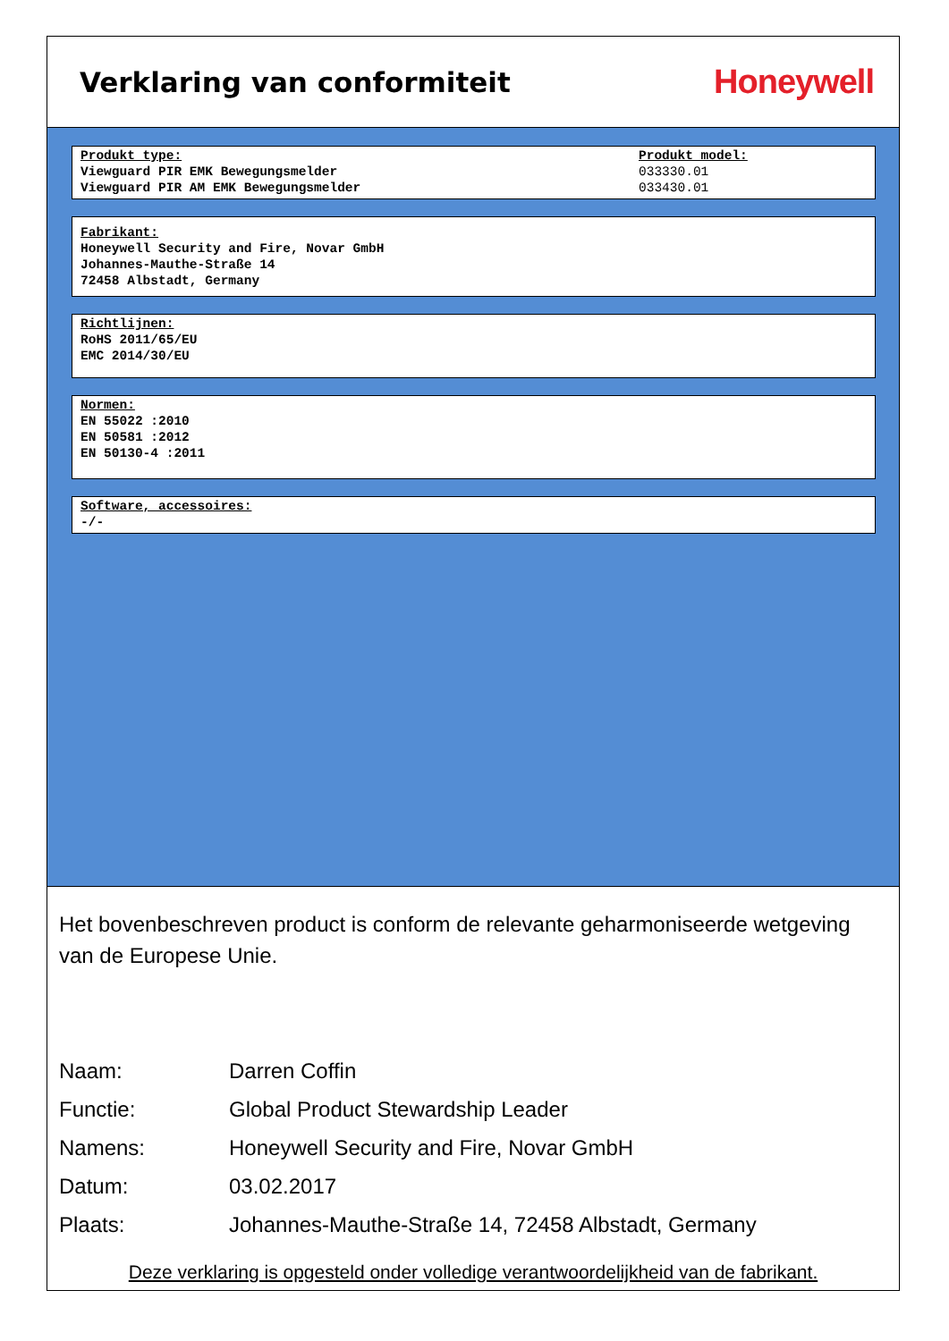Verklaring van conformiteit
Honeywell
Produkt type:
Viewguard PIR EMK Bewegungsmelder
Viewguard PIR AM EMK Bewegungsmelder
Produkt model:
033330.01
033430.01
Fabrikant:
Honeywell Security and Fire, Novar GmbH
Johannes-Mauthe-Straße 14
72458 Albstadt, Germany
Richtlijnen:
RoHS 2011/65/EU
EMC 2014/30/EU
Normen:
EN 55022 :2010
EN 50581 :2012
EN 50130-4 :2011
Software, accessoires:
-/-
Het bovenbeschreven product is conform de relevante geharmoniseerde wetgeving van de Europese Unie.
| Naam: | Darren Coffin |
| Functie: | Global Product Stewardship Leader |
| Namens: | Honeywell Security and Fire, Novar GmbH |
| Datum: | 03.02.2017 |
| Plaats: | Johannes-Mauthe-Straße 14, 72458 Albstadt, Germany |
Deze verklaring is opgesteld onder volledige verantwoordelijkheid van de fabrikant.